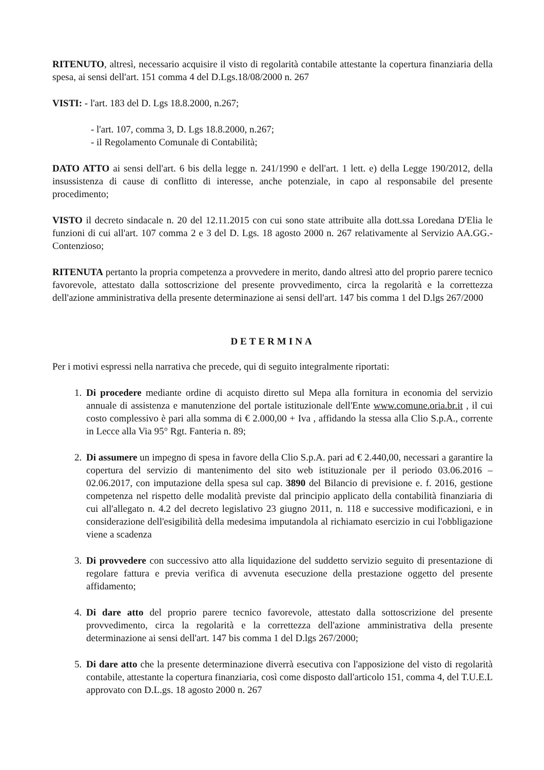RITENUTO, altresì, necessario acquisire il visto di regolarità contabile attestante la copertura finanziaria della spesa, ai sensi dell'art. 151 comma 4 del D.Lgs.18/08/2000 n. 267
VISTI: - l'art. 183 del D. Lgs 18.8.2000, n.267;
- l'art. 107, comma 3, D. Lgs 18.8.2000, n.267;
- il Regolamento Comunale di Contabilità;
DATO ATTO ai sensi dell'art. 6 bis della legge n. 241/1990 e dell'art. 1 lett. e) della Legge 190/2012, della insussistenza di cause di conflitto di interesse, anche potenziale, in capo al responsabile del presente procedimento;
VISTO il decreto sindacale n. 20 del 12.11.2015 con cui sono state attribuite alla dott.ssa Loredana D'Elia le funzioni di cui all'art. 107 comma 2 e 3 del D. Lgs. 18 agosto 2000 n. 267 relativamente al Servizio AA.GG.- Contenzioso;
RITENUTA pertanto la propria competenza a provvedere in merito, dando altresì atto del proprio parere tecnico favorevole, attestato dalla sottoscrizione del presente provvedimento, circa la regolarità e la correttezza dell'azione amministrativa della presente determinazione ai sensi dell'art. 147 bis comma 1 del D.lgs 267/2000
DETERMINA
Per i motivi espressi nella narrativa che precede, qui di seguito integralmente riportati:
1. Di procedere mediante ordine di acquisto diretto sul Mepa alla fornitura in economia del servizio annuale di assistenza e manutenzione del portale istituzionale dell'Ente www.comune.oria.br.it , il cui costo complessivo è pari alla somma di € 2.000,00 + Iva , affidando la stessa alla Clio S.p.A., corrente in Lecce alla Via 95° Rgt. Fanteria n. 89;
2. Di assumere un impegno di spesa in favore della Clio S.p.A. pari ad € 2.440,00, necessari a garantire la copertura del servizio di mantenimento del sito web istituzionale per il periodo 03.06.2016 – 02.06.2017, con imputazione della spesa sul cap. 3890 del Bilancio di previsione e. f. 2016, gestione competenza nel rispetto delle modalità previste dal principio applicato della contabilità finanziaria di cui all'allegato n. 4.2 del decreto legislativo 23 giugno 2011, n. 118 e successive modificazioni, e in considerazione dell'esigibilità della medesima imputandola al richiamato esercizio in cui l'obbligazione viene a scadenza
3. Di provvedere con successivo atto alla liquidazione del suddetto servizio seguito di presentazione di regolare fattura e previa verifica di avvenuta esecuzione della prestazione oggetto del presente affidamento;
4. Di dare atto del proprio parere tecnico favorevole, attestato dalla sottoscrizione del presente provvedimento, circa la regolarità e la correttezza dell'azione amministrativa della presente determinazione ai sensi dell'art. 147 bis comma 1 del D.lgs 267/2000;
5. Di dare atto che la presente determinazione diverrà esecutiva con l'apposizione del visto di regolarità contabile, attestante la copertura finanziaria, così come disposto dall'articolo 151, comma 4, del T.U.E.L approvato con D.L.gs. 18 agosto 2000 n. 267